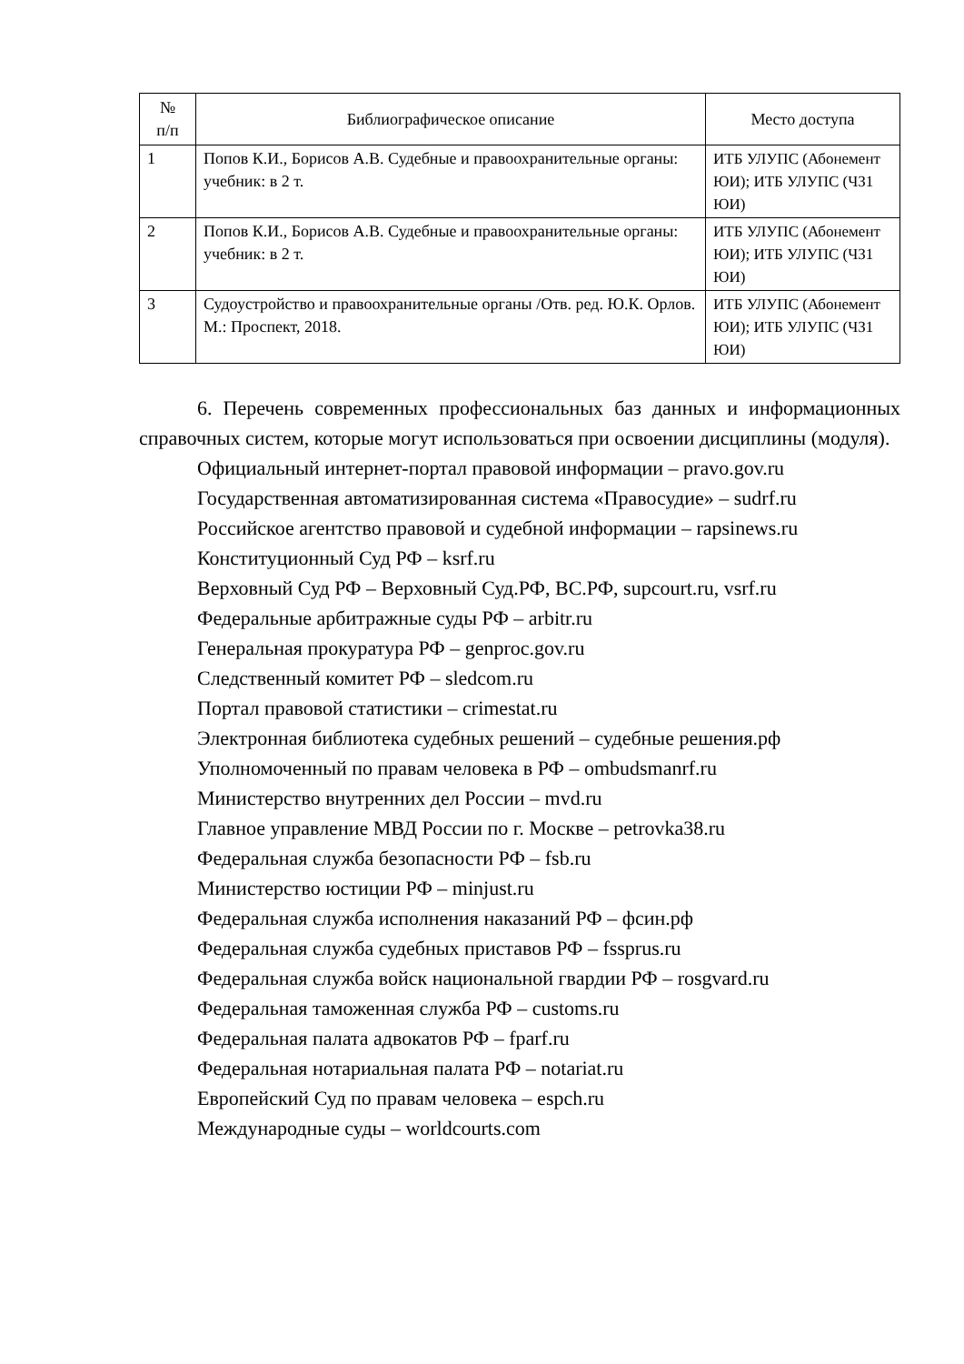| № п/п | Библиографическое описание | Место доступа |
| --- | --- | --- |
| 1 | Попов К.И., Борисов А.В. Судебные и правоохранительные органы: учебник: в 2 т. | ИТБ УЛУПС (Абонемент ЮИ); ИТБ УЛУПС (ЧЗ1 ЮИ) |
| 2 | Попов К.И., Борисов А.В. Судебные и правоохранительные органы: учебник: в 2 т. | ИТБ УЛУПС (Абонемент ЮИ); ИТБ УЛУПС (ЧЗ1 ЮИ) |
| 3 | Судоустройство и правоохранительные органы /Отв. ред. Ю.К. Орлов. М.: Проспект, 2018. | ИТБ УЛУПС (Абонемент ЮИ); ИТБ УЛУПС (ЧЗ1 ЮИ) |
6. Перечень современных профессиональных баз данных и информационных справочных систем, которые могут использоваться при освоении дисциплины (модуля).
Официальный интернет-портал правовой информации – pravo.gov.ru
Государственная автоматизированная система «Правосудие» – sudrf.ru
Российское агентство правовой и судебной информации – rapsinews.ru
Конституционный Суд РФ – ksrf.ru
Верховный Суд РФ – Верховный Суд.РФ, ВС.РФ, supcourt.ru, vsrf.ru
Федеральные арбитражные суды РФ – arbitr.ru
Генеральная прокуратура РФ – genproc.gov.ru
Следственный комитет РФ – sledcom.ru
Портал правовой статистики – crimestat.ru
Электронная библиотека судебных решений – судебные решения.рф
Уполномоченный по правам человека в РФ – ombudsmanrf.ru
Министерство внутренних дел России – mvd.ru
Главное управление МВД России по г. Москве – petrovka38.ru
Федеральная служба безопасности РФ – fsb.ru
Министерство юстиции РФ – minjust.ru
Федеральная служба исполнения наказаний РФ – фсин.рф
Федеральная служба судебных приставов РФ – fssprus.ru
Федеральная служба войск национальной гвардии РФ – rosgvard.ru
Федеральная таможенная служба РФ – customs.ru
Федеральная палата адвокатов РФ – fparf.ru
Федеральная нотариальная палата РФ – notariat.ru
Европейский Суд по правам человека – espch.ru
Международные суды – worldcourts.com